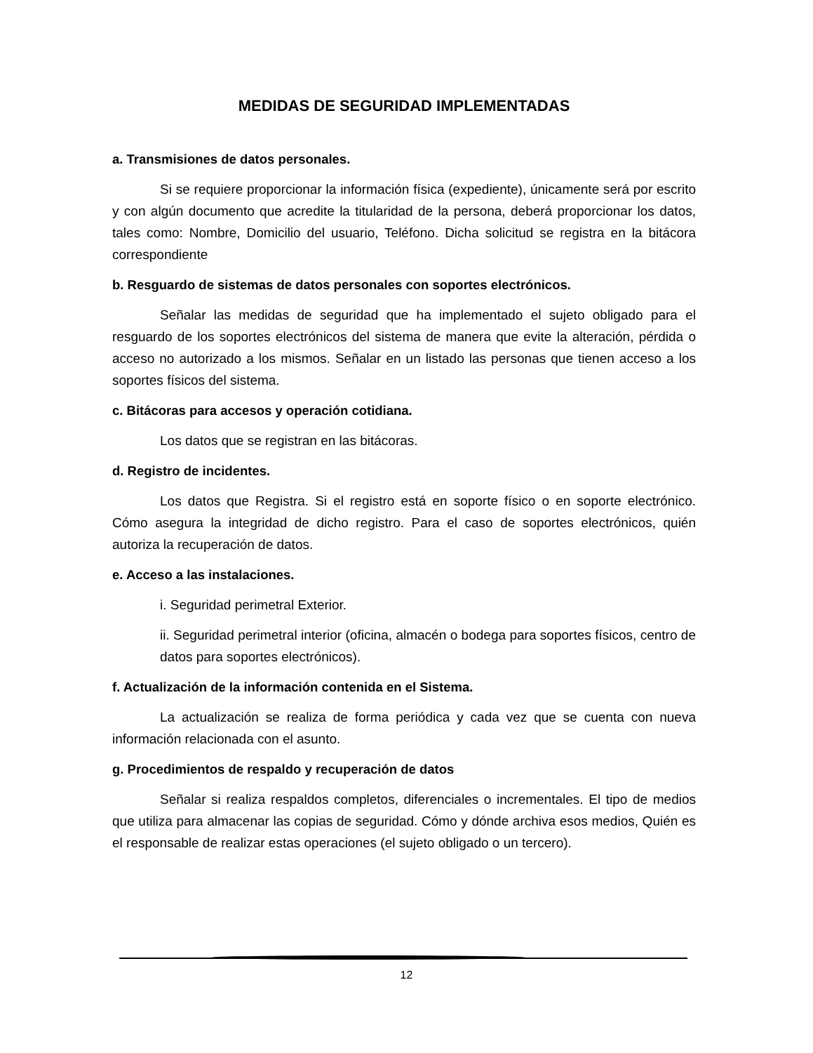MEDIDAS DE SEGURIDAD IMPLEMENTADAS
a. Transmisiones de datos personales.
Si se requiere proporcionar la información física (expediente), únicamente será por escrito y con algún documento que acredite la titularidad de la persona, deberá proporcionar los datos, tales como: Nombre, Domicilio del usuario, Teléfono. Dicha solicitud se registra en la bitácora correspondiente
b. Resguardo de sistemas de datos personales con soportes electrónicos.
Señalar las medidas de seguridad que ha implementado el sujeto obligado para el resguardo de los soportes electrónicos del sistema de manera que evite la alteración, pérdida o acceso no autorizado a los mismos. Señalar en un listado las personas que tienen acceso a los soportes físicos del sistema.
c. Bitácoras para accesos y operación cotidiana.
Los datos que se registran en las bitácoras.
d. Registro de incidentes.
Los datos que Registra. Si el registro está en soporte físico o en soporte electrónico. Cómo asegura la integridad de dicho registro. Para el caso de soportes electrónicos, quién autoriza la recuperación de datos.
e. Acceso a las instalaciones.
i. Seguridad perimetral Exterior.
ii. Seguridad perimetral interior (oficina, almacén o bodega para soportes físicos, centro de datos para soportes electrónicos).
f. Actualización de la información contenida en el Sistema.
La actualización se realiza de forma periódica y cada vez que se cuenta con nueva información relacionada con el asunto.
g. Procedimientos de respaldo y recuperación de datos
Señalar si realiza respaldos completos, diferenciales o incrementales. El tipo de medios que utiliza para almacenar las copias de seguridad. Cómo y dónde archiva esos medios, Quién es el responsable de realizar estas operaciones (el sujeto obligado o un tercero).
12